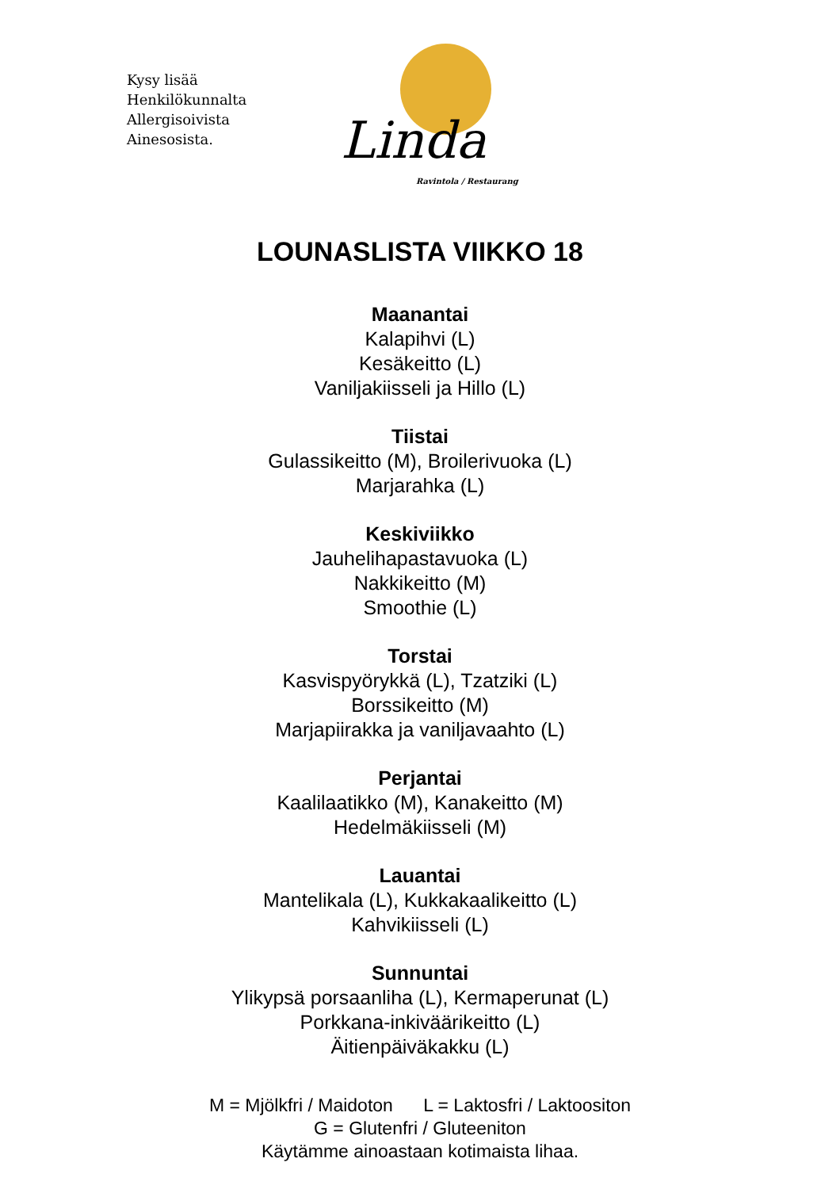Kysy lisää
Henkilökunnalta
Allergisoivista
Ainesosista.
Linda
Ravintola / Restaurang
LOUNASLISTA VIIKKO 18
Maanantai
Kalapihvi (L)
Kesäkeitto (L)
Vaniljakiisseli ja Hillo (L)
Tiistai
Gulassikeitto (M), Broilerivuoka (L)
Marjarahka (L)
Keskiviikko
Jauhelihapastavuoka (L)
Nakkikeitto (M)
Smoothie (L)
Torstai
Kasvispyörykkä (L), Tzatziki (L)
Borssikeitto (M)
Marjapiirakka ja vaniljavaahto (L)
Perjantai
Kaalilaatikko (M), Kanakeitto (M)
Hedelmäkiisseli (M)
Lauantai
Mantelikala (L), Kukkakaalikeitto (L)
Kahvikiisseli (L)
Sunnuntai
Ylikypsä porsaanliha (L), Kermaperunat (L)
Porkkana-inkiväärikeitto (L)
Äitienpäiväkakku (L)
M = Mjölkfri / Maidoton L = Laktosfri / Laktoositon
G = Glutenfri / Gluteeniton
Käytämme ainoastaan kotimaista lihaa.